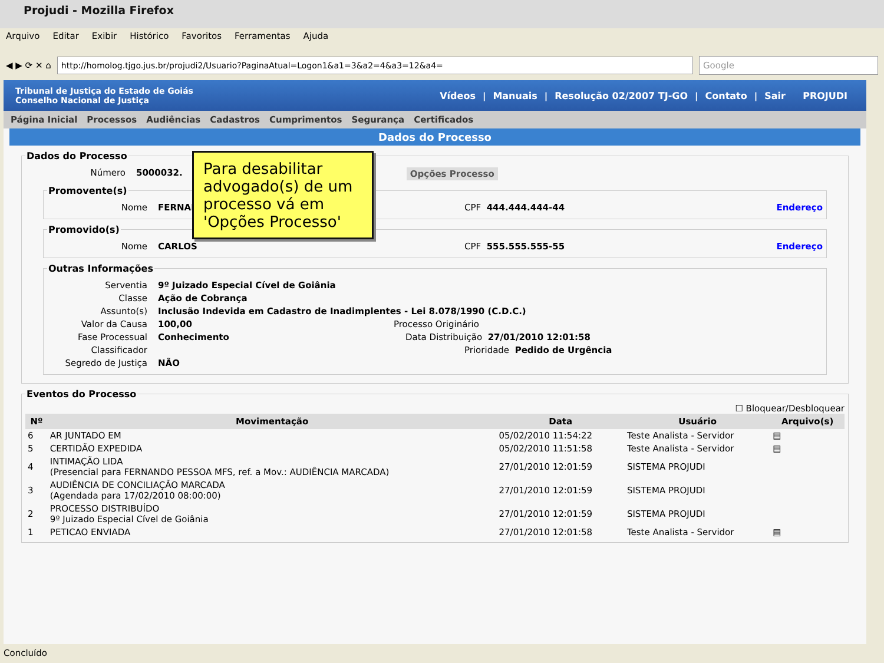Projudi - Mozilla Firefox
Arquivo Editar Exibir Histórico Favoritos Ferramentas Ajuda
◀ ▶ ⟳ ✕ ⌂
http://homolog.tjgo.jus.br/projudi2/Usuario?PaginaAtual=Logon1&a1=3&a2=4&a3=12&a4=
Google
Tribunal de Justiça do Estado de Goiás
Conselho Nacional de Justiça
Vídeos | Manuais | Resolução 02/2007 TJ-GO | Contato | Sair PROJUDI
Página Inicial Processos Audiências Cadastros Cumprimentos Segurança Certificados
Dados do Processo
Dados do Processo
Número 5000032. Opções Processo
Promovente(s)
Nome FERNAND CPF 444.444.444-44 Endereço
Promovido(s)
Nome CARLOS CPF 555.555.555-55 Endereço
Outras Informações
Serventia 9º Juizado Especial Cível de Goiânia
Classe Ação de Cobrança
Assunto(s) Inclusão Indevida em Cadastro de Inadimplentes - Lei 8.078/1990 (C.D.C.)
Valor da Causa 100,00 Processo Originário
Fase Processual Conhecimento Data Distribuição 27/01/2010 12:01:58
Classificador Prioridade Pedido de Urgência
Segredo de Justiça NÃO
Eventos do Processo
☐ Bloquear/Desbloquear
| Nº | Movimentação | Data | Usuário | Arquivo(s) |
| --- | --- | --- | --- | --- |
| 6 | AR JUNTADO EM | 05/02/2010 11:54:22 | Teste Analista - Servidor | ▤ |
| 5 | CERTIDÃO EXPEDIDA | 05/02/2010 11:51:58 | Teste Analista - Servidor | ▤ |
| 4 | INTIMAÇÃO LIDA (Presencial para FERNANDO PESSOA MFS, ref. a Mov.: AUDIÊNCIA MARCADA) | 27/01/2010 12:01:59 | SISTEMA PROJUDI | |
| 3 | AUDIÊNCIA DE CONCILIAÇÃO MARCADA (Agendada para 17/02/2010 08:00:00) | 27/01/2010 12:01:59 | SISTEMA PROJUDI | |
| 2 | PROCESSO DISTRIBUÍDO 9º Juizado Especial Cível de Goiânia | 27/01/2010 12:01:59 | SISTEMA PROJUDI | |
| 1 | PETICAO ENVIADA | 27/01/2010 12:01:58 | Teste Analista - Servidor | ▤ |
Para desabilitar advogado(s) de um processo vá em 'Opções Processo'
Concluído